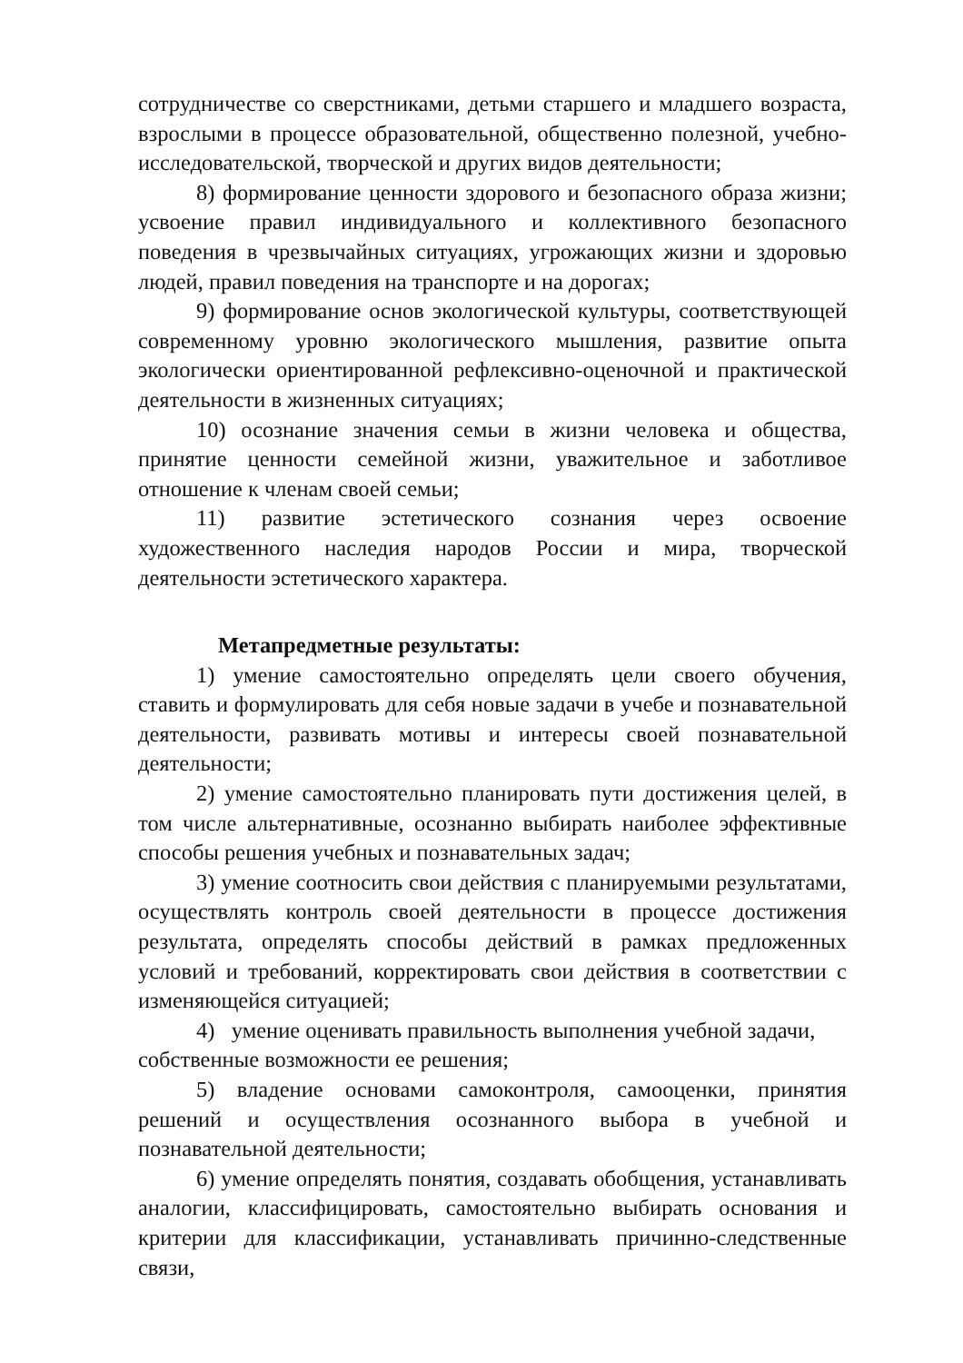сотрудничестве со сверстниками, детьми старшего и младшего возраста, взрослыми в процессе образовательной, общественно полезной, учебно-исследовательской, творческой и других видов деятельности;
8) формирование ценности здорового и безопасного образа жизни; усвоение правил индивидуального и коллективного безопасного поведения в чрезвычайных ситуациях, угрожающих жизни и здоровью людей, правил поведения на транспорте и на дорогах;
9) формирование основ экологической культуры, соответствующей современному уровню экологического мышления, развитие опыта экологически ориентированной рефлексивно-оценочной и практической деятельности в жизненных ситуациях;
10) осознание значения семьи в жизни человека и общества, принятие ценности семейной жизни, уважительное и заботливое отношение к членам своей семьи;
11) развитие эстетического сознания через освоение художественного наследия народов России и мира, творческой деятельности эстетического характера.
Метапредметные результаты:
1) умение самостоятельно определять цели своего обучения, ставить и формулировать для себя новые задачи в учебе и познавательной деятельности, развивать мотивы и интересы своей познавательной деятельности;
2) умение самостоятельно планировать пути достижения целей, в том числе альтернативные, осознанно выбирать наиболее эффективные способы решения учебных и познавательных задач;
3) умение соотносить свои действия с планируемыми результатами, осуществлять контроль своей деятельности в процессе достижения результата, определять способы действий в рамках предложенных условий и требований, корректировать свои действия в соответствии с изменяющейся ситуацией;
4) умение оценивать правильность выполнения учебной задачи,
собственные возможности ее решения;
5) владение основами самоконтроля, самооценки, принятия решений и осуществления осознанного выбора в учебной и познавательной деятельности;
6) умение определять понятия, создавать обобщения, устанавливать аналогии, классифицировать, самостоятельно выбирать основания и критерии для классификации, устанавливать причинно-следственные связи,